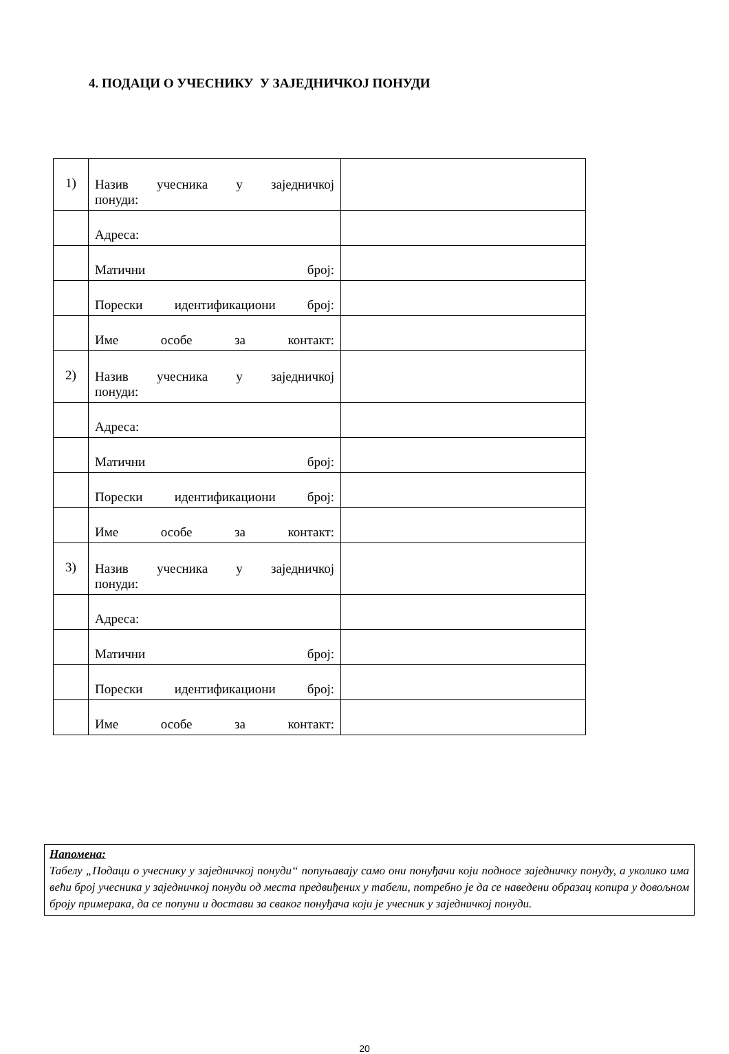4. ПОДАЦИ О УЧЕСНИКУ У ЗАЈЕДНИЧКОЈ ПОНУДИ
| 1) | Назив учесника у заједничкој понуди: | |
| | Адреса: | |
| | Матични број: | |
| | Порески идентификациони број: | |
| | Име особе за контакт: | |
| 2) | Назив учесника у заједничкој понуди: | |
| | Адреса: | |
| | Матични број: | |
| | Порески идентификациони број: | |
| | Име особе за контакт: | |
| 3) | Назив учесника у заједничкој понуди: | |
| | Адреса: | |
| | Матични број: | |
| | Порески идентификациони број: | |
| | Име особе за контакт: | |
Напомена:
Табелу „Подаци о учеснику у заједничкој понуди“ попуњавају само они понуђачи који подносе заједничку понуду, а уколико има већи број учесника у заједничкој понуди од места предвиђених у табели, потребно је да се наведени образац копира у довољном броју примерака, да се попуни и достави за сваког понуђача који је учесник у заједничкој понуди.
20